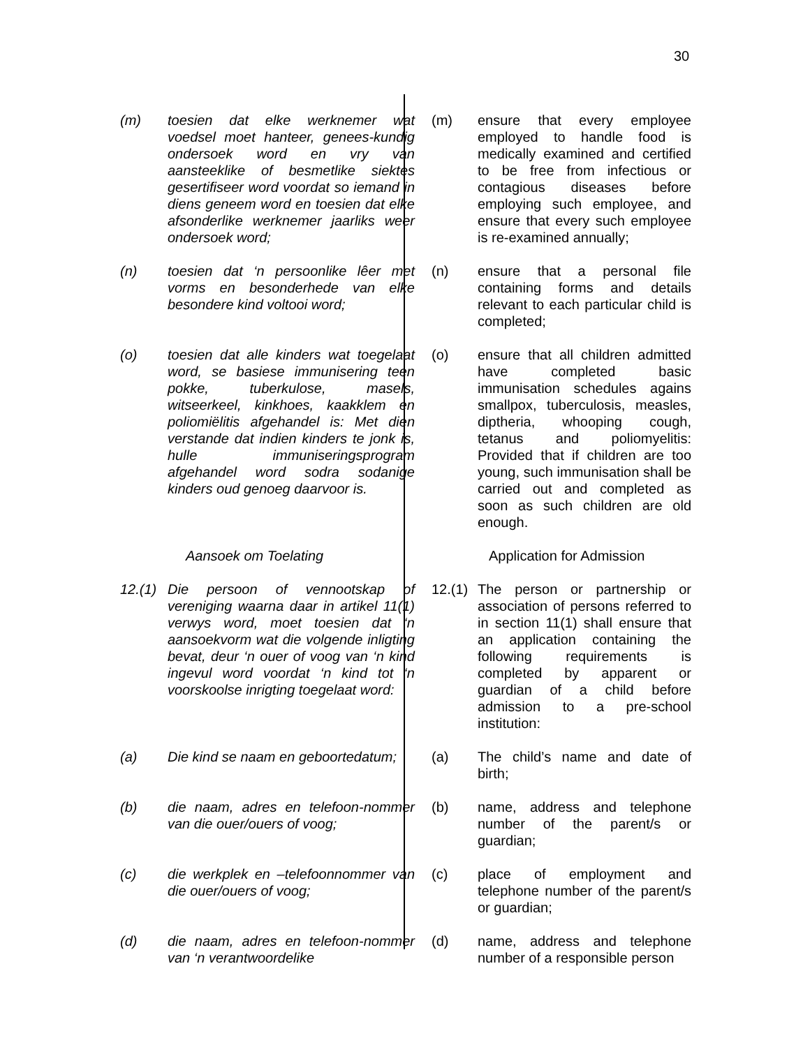30
| (m) | toesien dat elke werknemer wat voedsel moet hanteer, genees-kundig ondersoek word en vry van aansteeklike of besmetlike siektes gesertifiseer word voordat so iemand in diens geneem word en toesien dat elke afsonderlike werknemer jaarliks weer ondersoek word; | (m) | ensure that every employee employed to handle food is medically examined and certified to be free from infectious or contagious diseases before employing such employee, and ensure that every such employee is re-examined annually; |
| (n) | toesien dat ‘n persoonlike lêer met vorms en besonderhede van elke besondere kind voltooi word; | (n) | ensure that a personal file containing forms and details relevant to each particular child is completed; |
| (o) | toesien dat alle kinders wat toegelaat word, se basiese immunisering teen pokke, tuberkulose, masels, witseerkeel, kinkhoes, kaakklem en poliomiëlitis afgehandel is: Met dien verstande dat indien kinders te jonk is, hulle immuniseringsprogram afgehandel word sodra sodanige kinders oud genoeg daarvoor is. | (o) | ensure that all children admitted have completed basic immunisation schedules agains smallpox, tuberculosis, measles, diptheria, whooping cough, tetanus and poliomyelitis: Provided that if children are too young, such immunisation shall be carried out and completed as soon as such children are old enough. |
| | Aansoek om Toelating | | Application for Admission |
| 12.(1) | Die persoon of vennootskap of vereniging waarna daar in artikel 11(1) verwys word, moet toesien dat ‘n aansoekvorm wat die volgende inligting bevat, deur ‘n ouer of voog van ‘n kind ingevul word voordat ‘n kind tot ‘n voorskoolse inrigting toegelaat word: | 12.(1) | The person or partnership or association of persons referred to in section 11(1) shall ensure that an application containing the following requirements is completed by apparent or guardian of a child before admission to a pre-school institution: |
| (a) | Die kind se naam en geboortedatum; | (a) | The child’s name and date of birth; |
| (b) | die naam, adres en telefoon-nommer van die ouer/ouers of voog; | (b) | name, address and telephone number of the parent/s or guardian; |
| (c) | die werkplek en –telefoonnommer van die ouer/ouers of voog; | (c) | place of employment and telephone number of the parent/s or guardian; |
| (d) | die naam, adres en telefoon-nommer van ‘n verantwoordelike | (d) | name, address and telephone number of a responsible person |